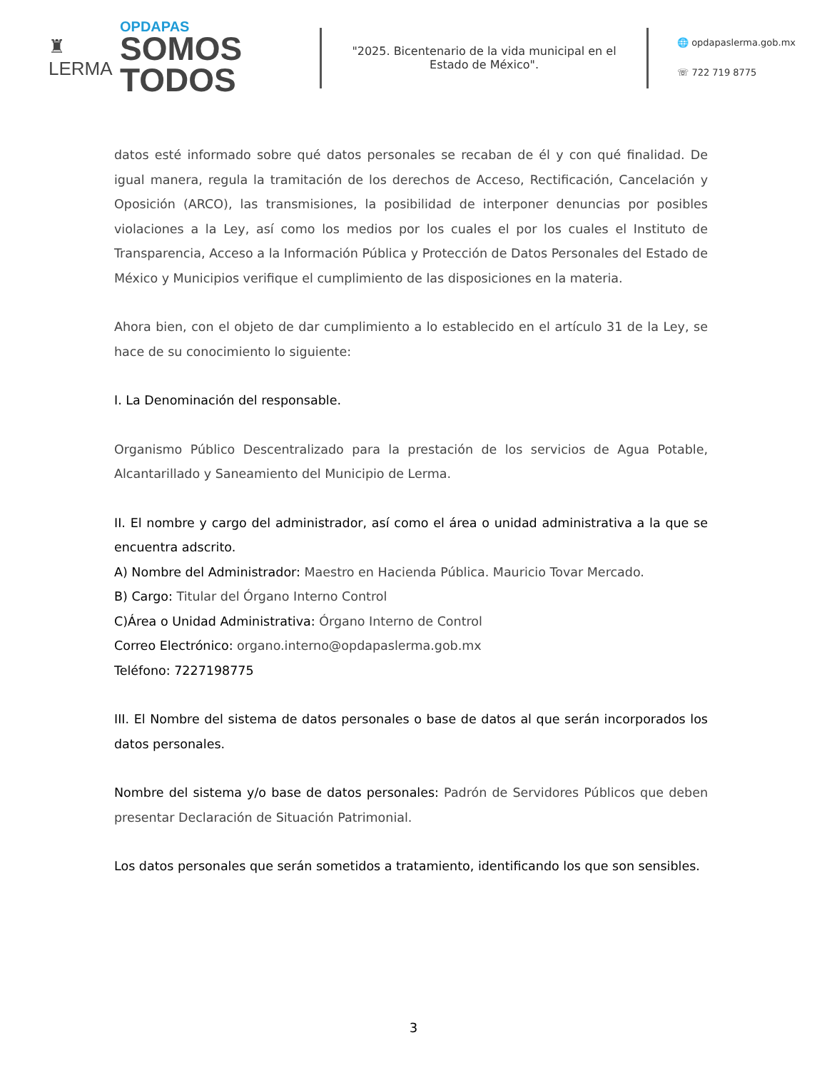♜
LERMA
OPDAPAS
SOMOS
TODOS
"2025. Bicentenario de la vida municipal en el Estado de México".
🌐 opdapaslerma.gob.mx
☏ 722 719 8775
datos esté informado sobre qué datos personales se recaban de él y con qué finalidad. De igual manera, regula la tramitación de los derechos de Acceso, Rectificación, Cancelación y Oposición (ARCO), las transmisiones, la posibilidad de interponer denuncias por posibles violaciones a la Ley, así como los medios por los cuales el por los cuales el Instituto de Transparencia, Acceso a la Información Pública y Protección de Datos Personales del Estado de México y Municipios verifique el cumplimiento de las disposiciones en la materia.
Ahora bien, con el objeto de dar cumplimiento a lo establecido en el artículo 31 de la Ley, se hace de su conocimiento lo siguiente:
I. La Denominación del responsable.
Organismo Público Descentralizado para la prestación de los servicios de Agua Potable, Alcantarillado y Saneamiento del Municipio de Lerma.
II. El nombre y cargo del administrador, así como el área o unidad administrativa a la que se encuentra adscrito.
A) Nombre del Administrador: Maestro en Hacienda Pública. Mauricio Tovar Mercado.
B) Cargo: Titular del Órgano Interno Control
C)Área o Unidad Administrativa: Órgano Interno de Control
Correo Electrónico: organo.interno@opdapaslerma.gob.mx
Teléfono: 7227198775
III. El Nombre del sistema de datos personales o base de datos al que serán incorporados los datos personales.
Nombre del sistema y/o base de datos personales: Padrón de Servidores Públicos que deben presentar Declaración de Situación Patrimonial.
Los datos personales que serán sometidos a tratamiento, identificando los que son sensibles.
3